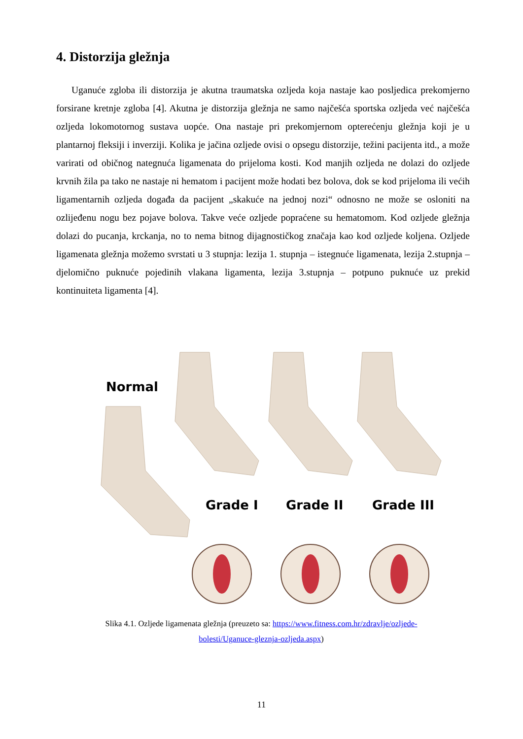4. Distorzija gležnja
Uganuće zgloba ili distorzija je akutna traumatska ozljeda koja nastaje kao posljedica prekomjerno forsirane kretnje zgloba [4]. Akutna je distorzija gležnja ne samo najčešća sportska ozljeda već najčešća ozljeda lokomotornog sustava uopće. Ona nastaje pri prekomjernom opterećenju gležnja koji je u plantarnoj fleksiji i inverziji. Kolika je jačina ozljede ovisi o opsegu distorzije, težini pacijenta itd., a može varirati od običnog nategnuća ligamenata do prijeloma kosti. Kod manjih ozljeda ne dolazi do ozljede krvnih žila pa tako ne nastaje ni hematom i pacijent može hodati bez bolova, dok se kod prijeloma ili većih ligamentarnih ozljeda događa da pacijent „skakuće na jednoj nozi“ odnosno ne može se osloniti na ozlijeđenu nogu bez pojave bolova. Takve veće ozljede popraćene su hematomom. Kod ozljede gležnja dolazi do pucanja, krckanja, no to nema bitnog dijagnostičkog značaja kao kod ozljede koljena. Ozljede ligamenata gležnja možemo svrstati u 3 stupnja: lezija 1. stupnja – istegnuće ligamenata, lezija 2.stupnja – djelomično puknuće pojedinih vlakana ligamenta, lezija 3.stupnja – potpuno puknuće uz prekid kontinuiteta ligamenta [4].
Normal
Grade I Grade II Grade III
Slika 4.1. Ozljede ligamenata gležnja (preuzeto sa: https://www.fitness.com.hr/zdravlje/ozljede-bolesti/Uganuce-gleznja-ozljeda.aspx)
11